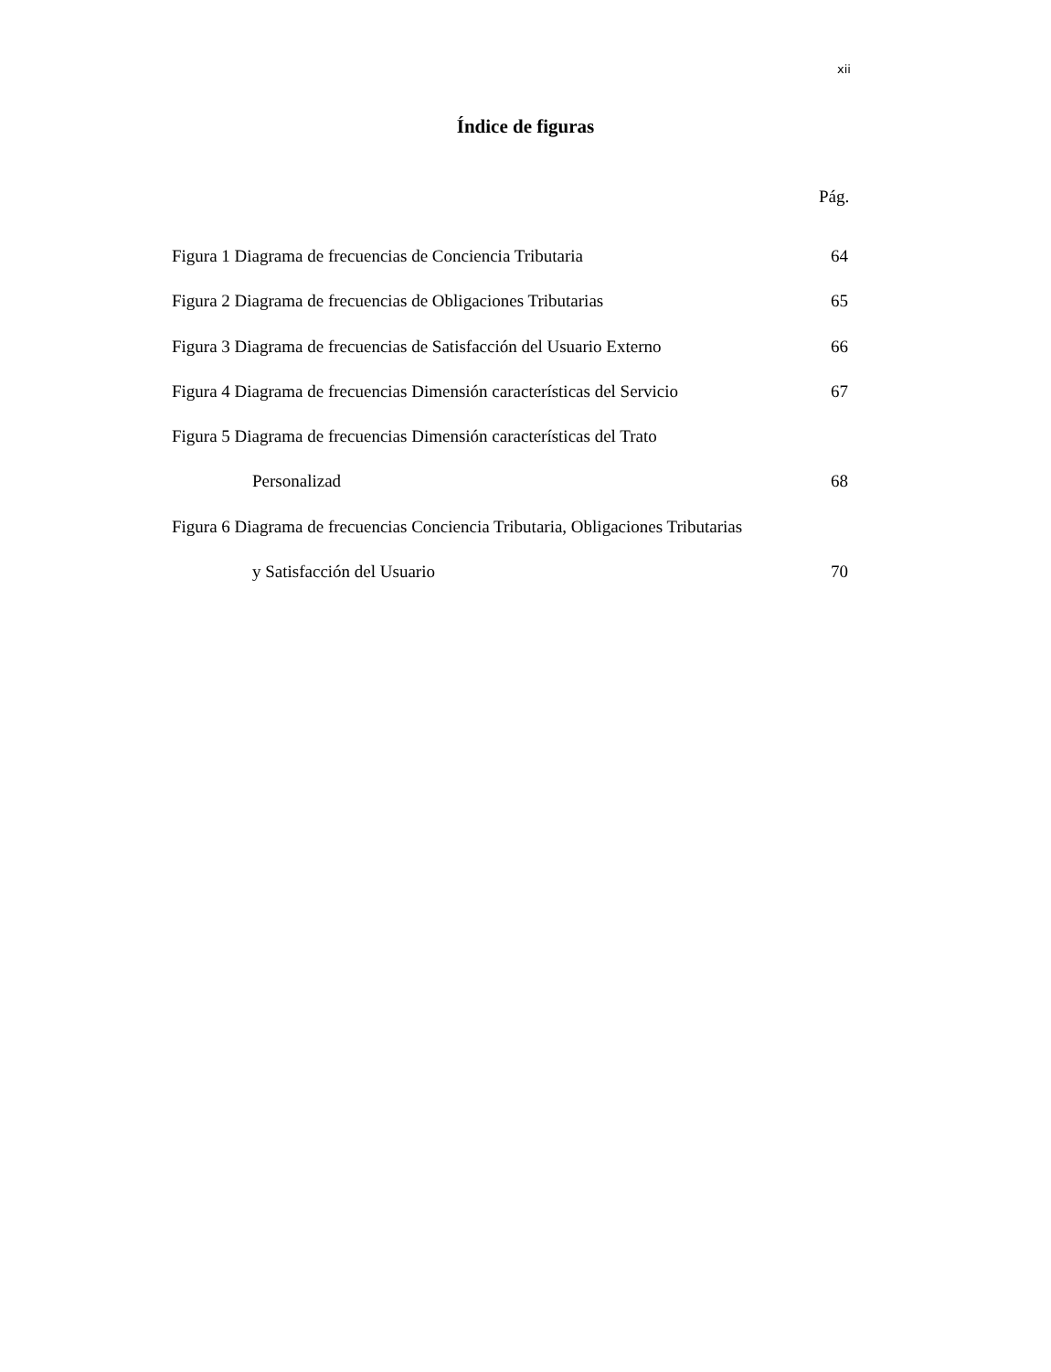xii
Índice de figuras
Pág.
Figura 1 Diagrama de frecuencias de Conciencia Tributaria 64
Figura 2 Diagrama de frecuencias de Obligaciones Tributarias 65
Figura 3 Diagrama de frecuencias de Satisfacción del Usuario Externo 66
Figura 4 Diagrama de frecuencias Dimensión características del Servicio 67
Figura 5 Diagrama de frecuencias Dimensión características del Trato
Personalizad 68
Figura 6 Diagrama de frecuencias Conciencia Tributaria, Obligaciones Tributarias
y Satisfacción del Usuario 70